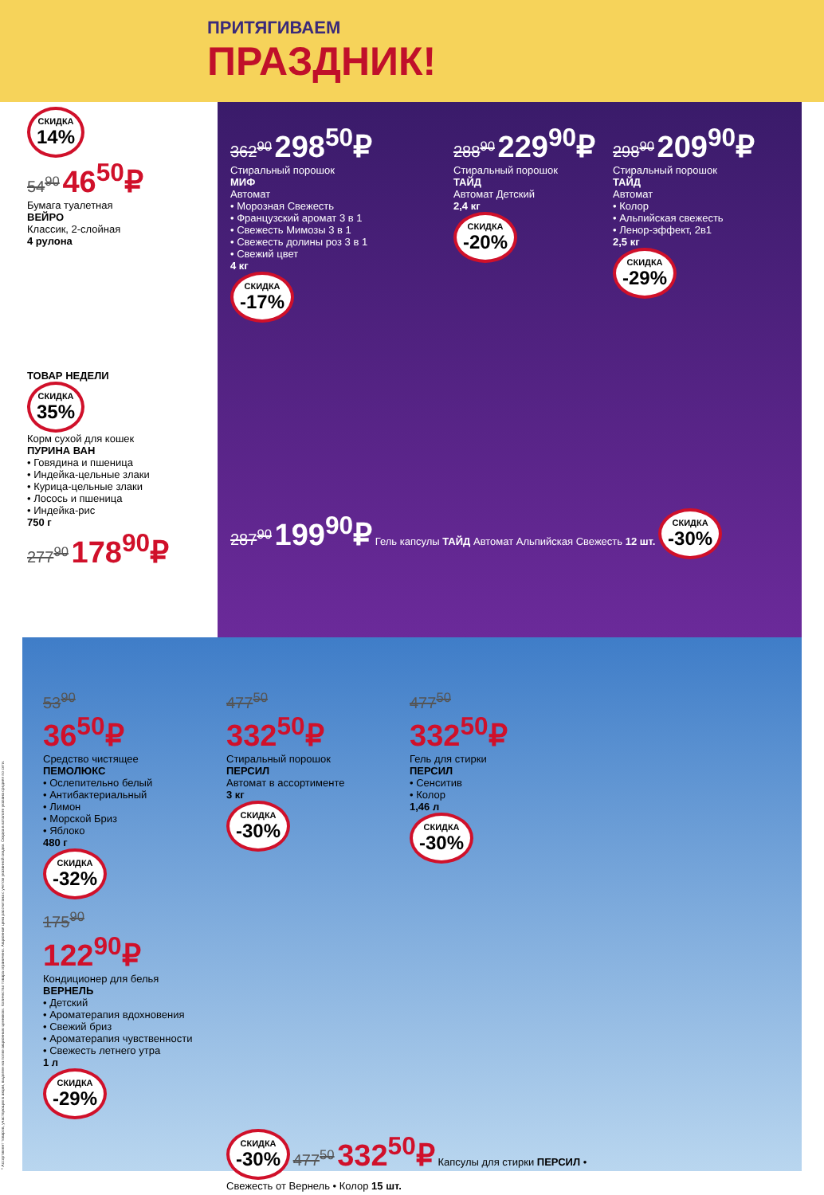ПРИТЯГИВАЕМ
ПРАЗДНИК!
* Ассортимент товаров, участвующих в акции, выделен на полке акционным ценником. Количество товара ограничено. Акционная цена рассчитана с учетом указанной скидки. Скидка в каталоге указана средняя по сети.
СКИДКА 14%
54<sup>90</sup> 46<sup>50</sup>₽
Бумага туалетная
ВЕЙРО
Классик, 2-слойная
4 рулона
ТОВАР НЕДЕЛИ
СКИДКА 35%
Корм сухой для кошек
ПУРИНА ВАН
• Говядина и пшеница
• Индейка-цельные злаки
• Курица-цельные злаки
• Лосось и пшеница
• Индейка-рис
750 г
277<sup>90</sup> 178<sup>90</sup>₽
362<sup>90</sup> 298<sup>50</sup>₽
Стиральный порошок
МИФ
Автомат
• Морозная Свежесть
• Французский аромат 3 в 1
• Свежесть Мимозы 3 в 1
• Свежесть долины роз 3 в 1
• Свежий цвет
4 кг
СКИДКА -17%
288<sup>90</sup> 229<sup>90</sup>₽
Стиральный порошок
ТАЙД
Автомат Детский
2,4 кг
СКИДКА -20%
298<sup>90</sup> 209<sup>90</sup>₽
Стиральный порошок
ТАЙД
Автомат
• Колор
• Альпийская свежесть
• Ленор-эффект, 2в1
2,5 кг
СКИДКА -29%
287<sup>90</sup> 199<sup>90</sup>₽ Гель капсулы ТАЙД Автомат Альпийская Свежесть 12 шт. СКИДКА -30%
53<sup>90</sup>
36<sup>50</sup>₽
Средство чистящее
ПЕМОЛЮКС
• Ослепительно белый
• Антибактериальный
• Лимон
• Морской Бриз
• Яблоко
480 г
СКИДКА -32%
477<sup>50</sup>
332<sup>50</sup>₽
Стиральный порошок
ПЕРСИЛ
Автомат в ассортименте
3 кг
СКИДКА -30%
477<sup>50</sup>
332<sup>50</sup>₽
Гель для стирки
ПЕРСИЛ
• Сенситив
• Колор
1,46 л
СКИДКА -30%
175<sup>90</sup>
122<sup>90</sup>₽
Кондиционер для белья
ВЕРНЕЛЬ
• Детский
• Ароматерапия вдохновения
• Свежий бриз
• Ароматерапия чувственности
• Свежесть летнего утра
1 л
СКИДКА -29%
СКИДКА -30% 477<sup>50</sup> 332<sup>50</sup>₽ Капсулы для стирки ПЕРСИЛ • Свежесть от Вернель • Колор 15 шт.